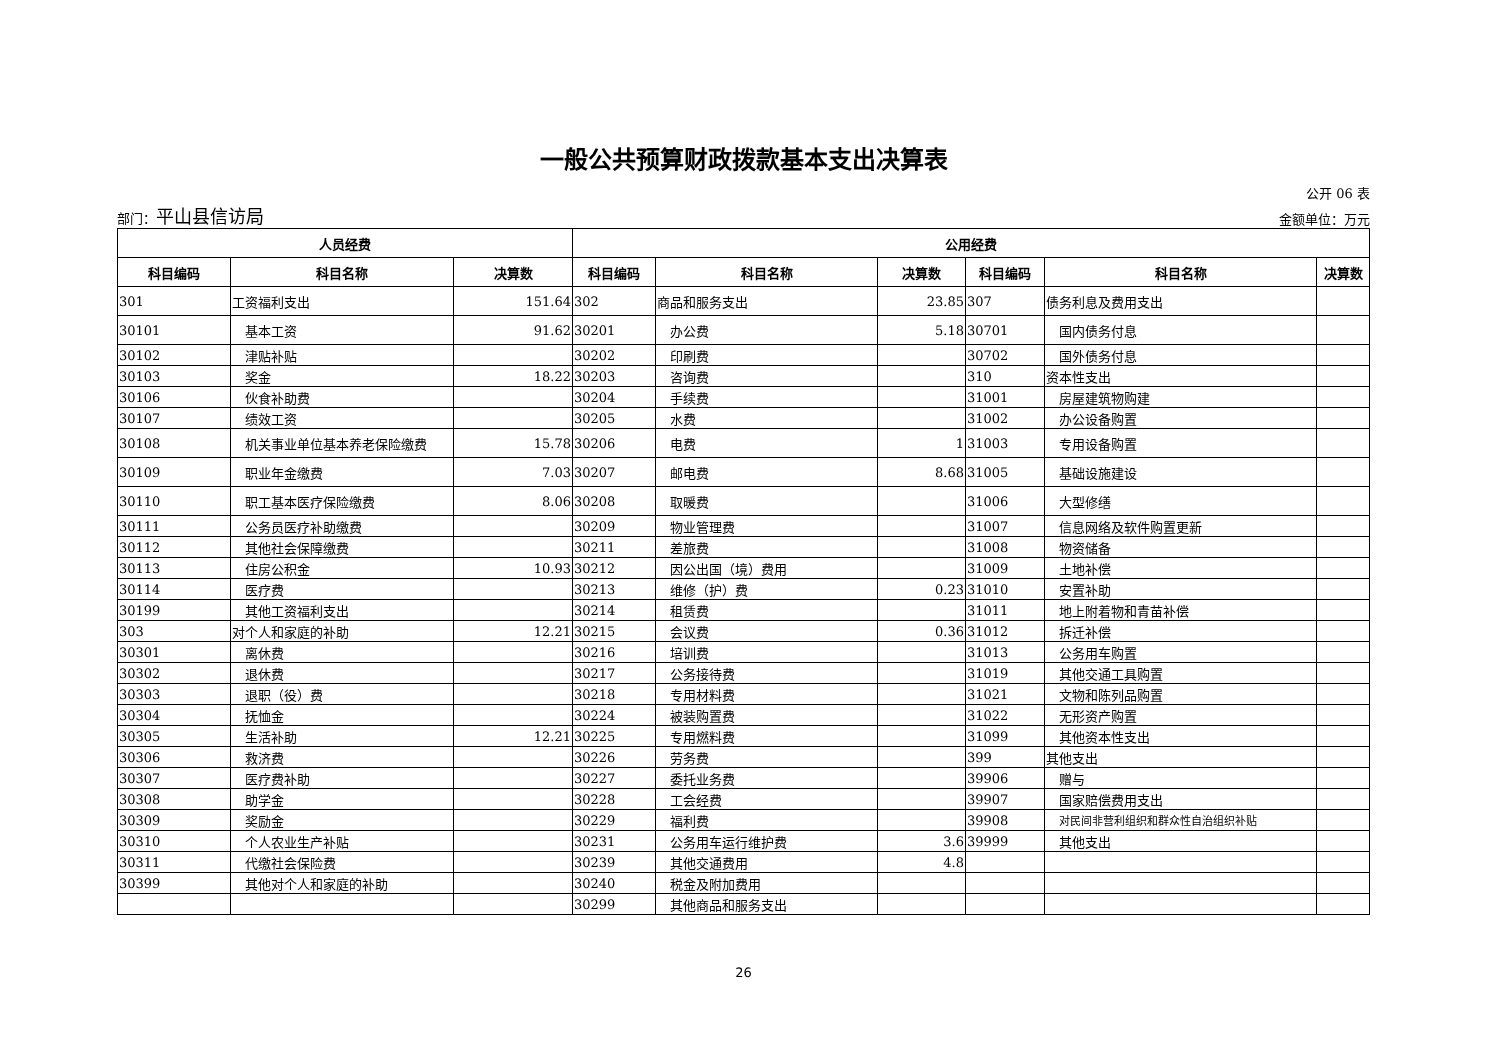一般公共预算财政拨款基本支出决算表
公开 06 表
部门：平山县信访局
金额单位：万元
| 人员经费 | | | 公用经费 | | | | | |
| --- | --- | --- | --- | --- | --- | --- | --- | --- |
| 科目编码 | 科目名称 | 决算数 | 科目编码 | 科目名称 | 决算数 | 科目编码 | 科目名称 | 决算数 |
| 301 | 工资福利支出 | 151.64 | 302 | 商品和服务支出 | 23.85 | 307 | 债务利息及费用支出 | |
| 30101 | 基本工资 | 91.62 | 30201 | 办公费 | 5.18 | 30701 | 国内债务付息 | |
| 30102 | 津贴补贴 | | 30202 | 印刷费 | | 30702 | 国外债务付息 | |
| 30103 | 奖金 | 18.22 | 30203 | 咨询费 | | 310 | 资本性支出 | |
| 30106 | 伙食补助费 | | 30204 | 手续费 | | 31001 | 房屋建筑物购建 | |
| 30107 | 绩效工资 | | 30205 | 水费 | | 31002 | 办公设备购置 | |
| 30108 | 机关事业单位基本养老保险缴费 | 15.78 | 30206 | 电费 | 1 | 31003 | 专用设备购置 | |
| 30109 | 职业年金缴费 | 7.03 | 30207 | 邮电费 | 8.68 | 31005 | 基础设施建设 | |
| 30110 | 职工基本医疗保险缴费 | 8.06 | 30208 | 取暖费 | | 31006 | 大型修缮 | |
| 30111 | 公务员医疗补助缴费 | | 30209 | 物业管理费 | | 31007 | 信息网络及软件购置更新 | |
| 30112 | 其他社会保障缴费 | | 30211 | 差旅费 | | 31008 | 物资储备 | |
| 30113 | 住房公积金 | 10.93 | 30212 | 因公出国（境）费用 | | 31009 | 土地补偿 | |
| 30114 | 医疗费 | | 30213 | 维修（护）费 | 0.23 | 31010 | 安置补助 | |
| 30199 | 其他工资福利支出 | | 30214 | 租赁费 | | 31011 | 地上附着物和青苗补偿 | |
| 303 | 对个人和家庭的补助 | 12.21 | 30215 | 会议费 | 0.36 | 31012 | 拆迁补偿 | |
| 30301 | 离休费 | | 30216 | 培训费 | | 31013 | 公务用车购置 | |
| 30302 | 退休费 | | 30217 | 公务接待费 | | 31019 | 其他交通工具购置 | |
| 30303 | 退职（役）费 | | 30218 | 专用材料费 | | 31021 | 文物和陈列品购置 | |
| 30304 | 抚恤金 | | 30224 | 被装购置费 | | 31022 | 无形资产购置 | |
| 30305 | 生活补助 | 12.21 | 30225 | 专用燃料费 | | 31099 | 其他资本性支出 | |
| 30306 | 救济费 | | 30226 | 劳务费 | | 399 | 其他支出 | |
| 30307 | 医疗费补助 | | 30227 | 委托业务费 | | 39906 | 赠与 | |
| 30308 | 助学金 | | 30228 | 工会经费 | | 39907 | 国家赔偿费用支出 | |
| 30309 | 奖励金 | | 30229 | 福利费 | | 39908 | 对民间非营利组织和群众性自治组织补贴 | |
| 30310 | 个人农业生产补贴 | | 30231 | 公务用车运行维护费 | 3.6 | 39999 | 其他支出 | |
| 30311 | 代缴社会保险费 | | 30239 | 其他交通费用 | 4.8 | | | |
| 30399 | 其他对个人和家庭的补助 | | 30240 | 税金及附加费用 | | | | |
| | | | 30299 | 其他商品和服务支出 | | | | |
26